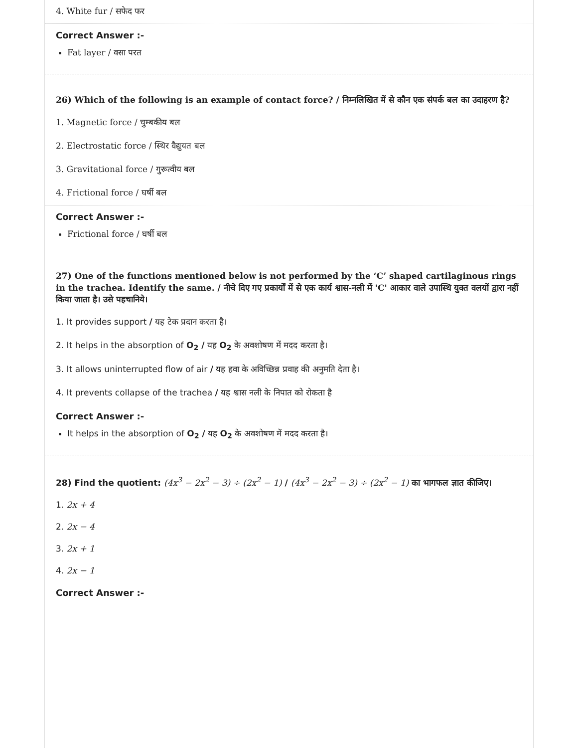4. White fur / सफेद फर
Correct Answer :-
Fat layer / वसा परत
26) Which of the following is an example of contact force? / निम्नलिखित में से कौन एक संपर्क बल का उदाहरण है?
1. Magnetic force / चुम्बकीय बल
2. Electrostatic force / स्थिर वैद्युयत बल
3. Gravitational force / गुरूत्वीय बल
4. Frictional force / घर्षी बल
Correct Answer :-
Frictional force / घर्षी बल
27) One of the functions mentioned below is not performed by the ‘C’ shaped cartilaginous rings in the trachea. Identify the same. / नीचे दिए गए प्रकार्यों में से एक कार्य श्वास-नली में 'C' आकार वाले उपास्थि युक्त वलयों द्वारा नहीं किया जाता है। उसे पहचानिये।
1. It provides support / यह टेक प्रदान करता है।
2. It helps in the absorption of O<sub>2</sub> / यह O<sub>2</sub> के अवशोषण में मदद करता है।
3. It allows uninterrupted flow of air / यह हवा के अविच्छिन्न प्रवाह की अनुमति देता है।
4. It prevents collapse of the trachea / यह श्वास नली के निपात को रोकता है
Correct Answer :-
It helps in the absorption of O<sub>2</sub> / यह O<sub>2</sub> के अवशोषण में मदद करता है।
28) Find the quotient: (4x<sup>3</sup> − 2x<sup>2</sup> − 3) ÷ (2x<sup>2</sup> − 1) / (4x<sup>3</sup> − 2x<sup>2</sup> − 3) ÷ (2x<sup>2</sup> − 1) का भागफल ज्ञात कीजिए।
1. 2x + 4
2. 2x − 4
3. 2x + 1
4. 2x − 1
Correct Answer :-